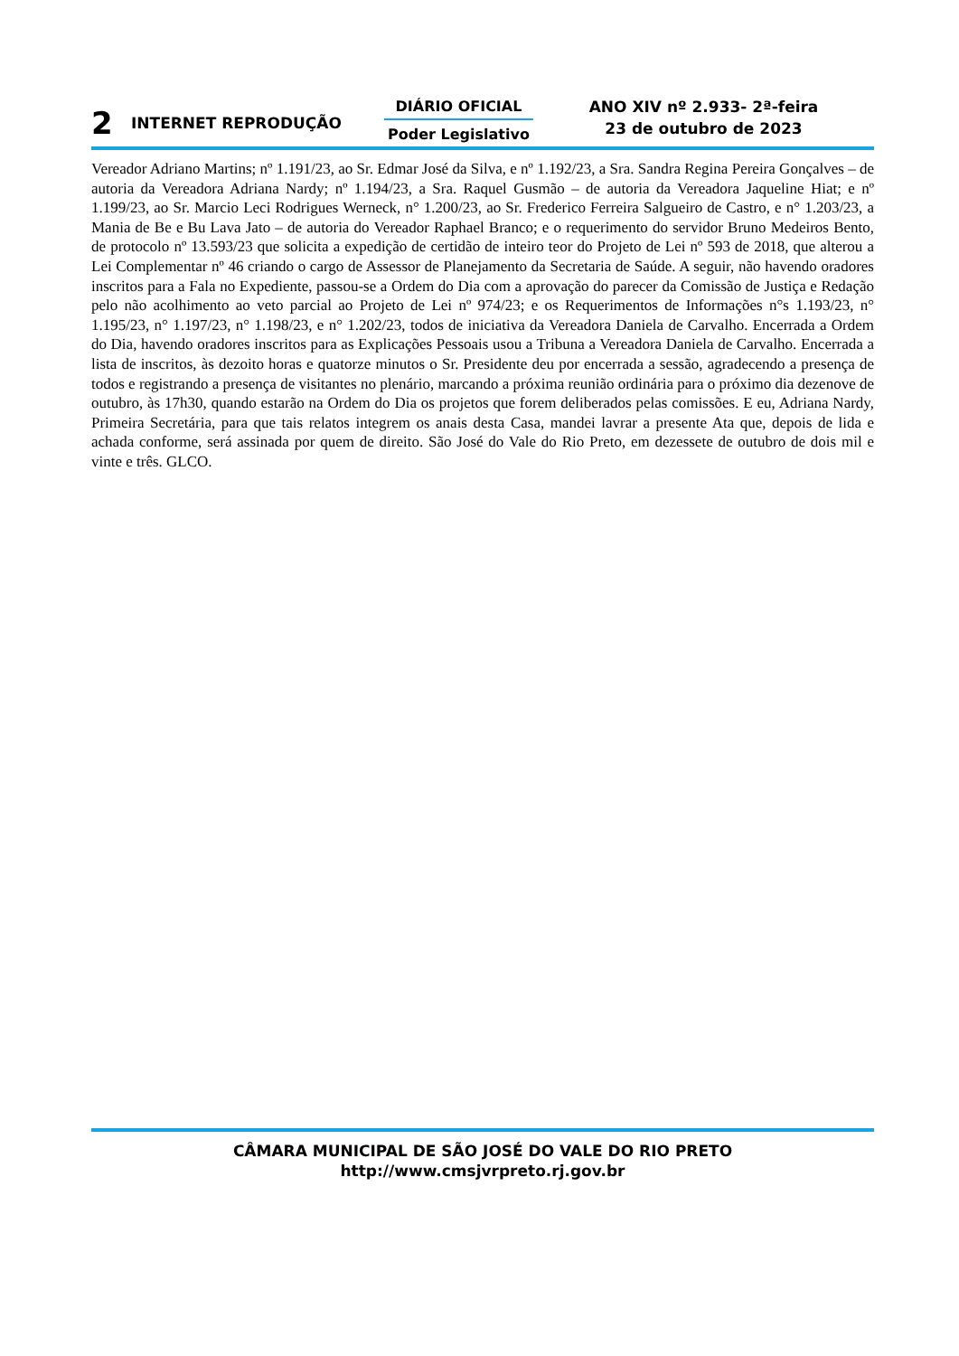2
INTERNET REPRODUÇÃO
DIÁRIO OFICIAL
Poder Legislativo
ANO XIV nº 2.933- 2ª-feira
23 de outubro de 2023
Vereador Adriano Martins; nº 1.191/23, ao Sr. Edmar José da Silva, e nº 1.192/23, a Sra. Sandra Regina Pereira Gonçalves – de autoria da Vereadora Adriana Nardy; nº 1.194/23, a Sra. Raquel Gusmão – de autoria da Vereadora Jaqueline Hiat; e nº 1.199/23, ao Sr. Marcio Leci Rodrigues Werneck, n° 1.200/23, ao Sr. Frederico Ferreira Salgueiro de Castro, e n° 1.203/23, a Mania de Be e Bu Lava Jato – de autoria do Vereador Raphael Branco; e o requerimento do servidor Bruno Medeiros Bento, de protocolo nº 13.593/23 que solicita a expedição de certidão de inteiro teor do Projeto de Lei nº 593 de 2018, que alterou a Lei Complementar nº 46 criando o cargo de Assessor de Planejamento da Secretaria de Saúde. A seguir, não havendo oradores inscritos para a Fala no Expediente, passou-se a Ordem do Dia com a aprovação do parecer da Comissão de Justiça e Redação pelo não acolhimento ao veto parcial ao Projeto de Lei nº 974/23; e os Requerimentos de Informações n°s 1.193/23, n° 1.195/23, n° 1.197/23, n° 1.198/23, e n° 1.202/23, todos de iniciativa da Vereadora Daniela de Carvalho. Encerrada a Ordem do Dia, havendo oradores inscritos para as Explicações Pessoais usou a Tribuna a Vereadora Daniela de Carvalho. Encerrada a lista de inscritos, às dezoito horas e quatorze minutos o Sr. Presidente deu por encerrada a sessão, agradecendo a presença de todos e registrando a presença de visitantes no plenário, marcando a próxima reunião ordinária para o próximo dia dezenove de outubro, às 17h30, quando estarão na Ordem do Dia os projetos que forem deliberados pelas comissões. E eu, Adriana Nardy, Primeira Secretária, para que tais relatos integrem os anais desta Casa, mandei lavrar a presente Ata que, depois de lida e achada conforme, será assinada por quem de direito. São José do Vale do Rio Preto, em dezessete de outubro de dois mil e vinte e três. GLCO.
CÂMARA MUNICIPAL DE SÃO JOSÉ DO VALE DO RIO PRETO
http://www.cmsjvrpreto.rj.gov.br